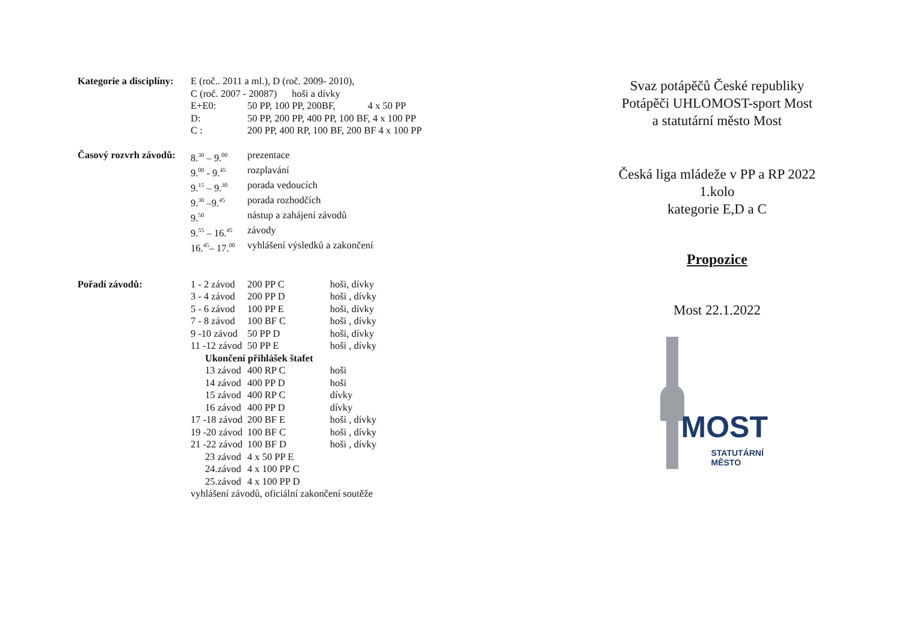| Kategorie a disciplíny: | E (roč.. 2011 a ml.), D (roč. 2009- 2010), | | |
| | C (roč. 2007 - 20087) hoši a dívky | | |
| | E+E0: | 50 PP, 100 PP, 200BF, 4 x 50 PP | |
| | D: | 50 PP, 200 PP, 400 PP, 100 BF, 4 x 100 PP | |
| | C : | 200 PP, 400 RP, 100 BF, 200 BF 4 x 100 PP | |
| Časový rozvrh závodů: | 8.<sup>30</sup> – 9.<sup>00</sup> | prezentace | |
| | 9.<sup>00</sup> - 9.<sup>45</sup> | rozplavání | |
| | 9.<sup>15</sup> – 9.<sup>30</sup> | porada vedoucích | |
| | 9.<sup>30</sup> –9.<sup>45</sup> | porada rozhodčích | |
| | 9.<sup>50</sup> | nástup a zahájení závodů | |
| | 9.<sup>55</sup> – 16.<sup>45</sup> | závody | |
| | 16.<sup>45</sup>– 17.<sup>00</sup> | vyhlášení výsledků a zakončení | |
| Pořadí závodů: | 1 - 2 závod | 200 PP C | hoši, dívky |
| | 3 - 4 závod | 200 PP D | hoši , dívky |
| | 5 - 6 závod | 100 PP E | hoši, dívky |
| | 7 - 8 závod | 100 BF C | hoši , dívky |
| | 9 -10 závod | 50 PP D | hoši, dívky |
| | 11 -12 závod | 50 PP E | hoši , dívky |
| | Ukončení přihlášek štafet | | |
| | 13 závod | 400 RP C | hoši |
| | 14 závod | 400 PP D | hoši |
| | 15 závod | 400 RP C | dívky |
| | 16 závod | 400 PP D | dívky |
| | 17 -18 závod | 200 BF E | hoši , dívky |
| | 19 -20 závod | 100 BF C | hoši , dívky |
| | 21 -22 závod | 100 BF D | hoši , dívky |
| | 23 závod | 4 x 50 PP E | |
| | 24.závod | 4 x 100 PP C | |
| | 25.závod | 4 x 100 PP D | |
| | vyhlášení závodů, oficiální zakončení soutěže | | |
Svaz potápěčů České republiky
Potápěči UHLOMOST-sport Most
a statutární město Most
Česká liga mládeže v PP a RP 2022
1.kolo
kategorie E,D a C
Propozice
Most 22.1.2022
MOST
STATUTÁRNÍ
MĚSTO